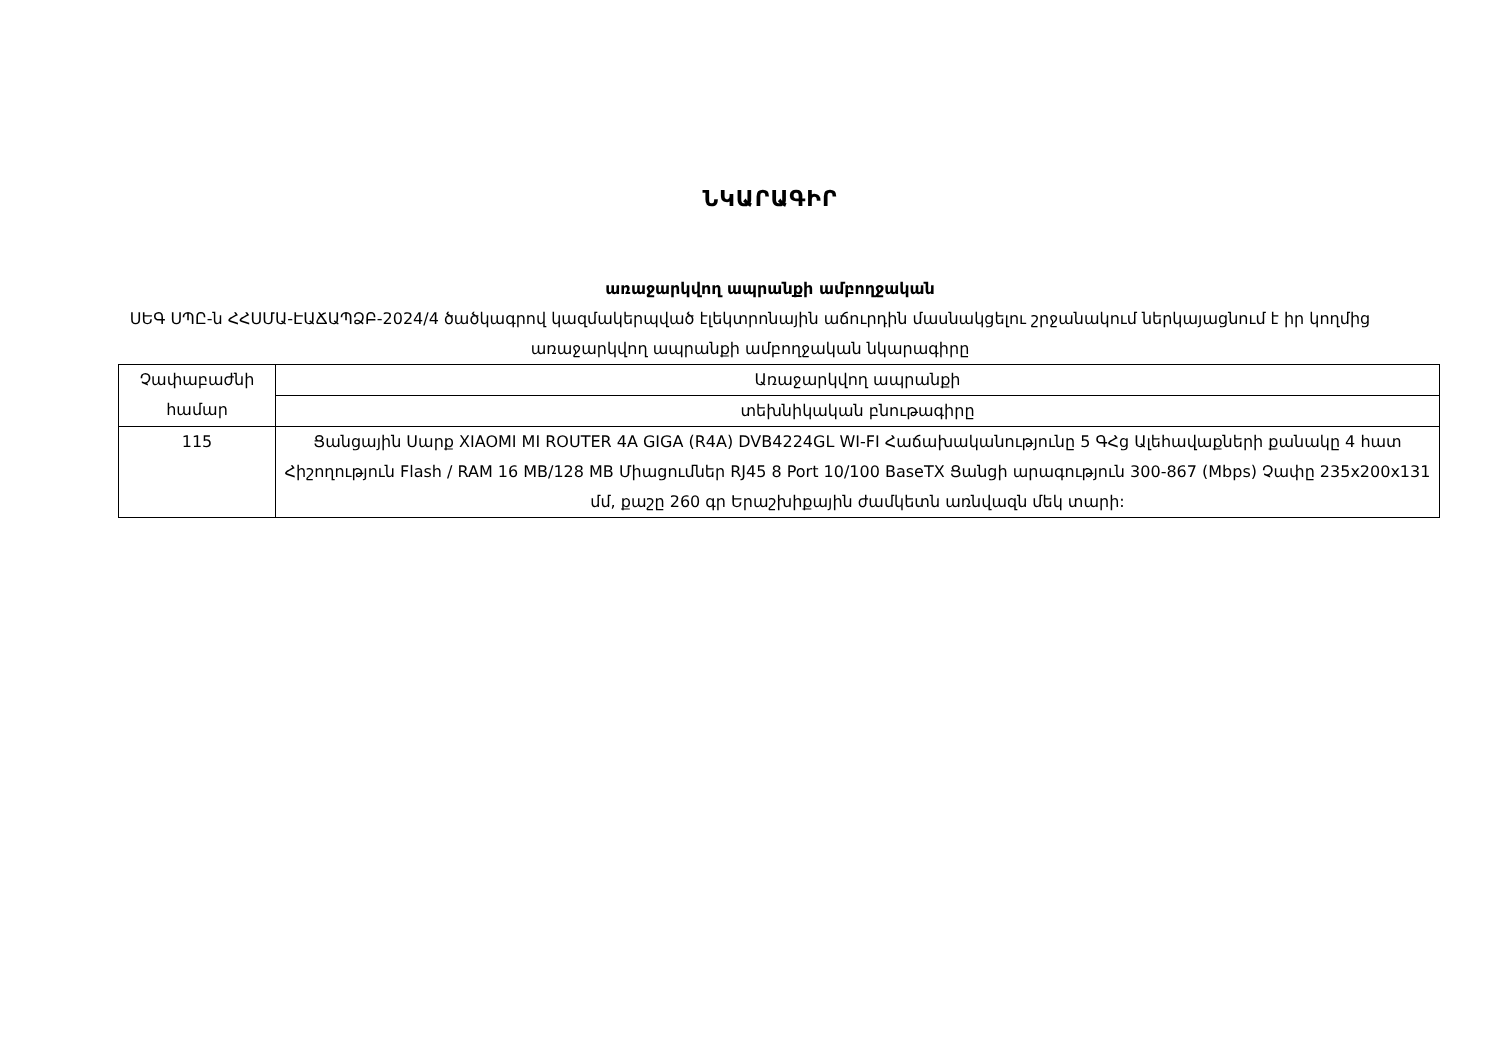ՆԿԱՐԱԳԻՐ
առաջարկվող ապրանքի ամբողջական
ՍԵԳ ՍՊԸ-ն ՀՀՍՄԱ-ԷԱՃԱՊՁԲ-2024/4 ծածկագրով կազմակերպված էլեկտրոնային աճուրդին մասնակցելու շրջանակում ներկայացնում է իր կողմից առաջարկվող ապրանքի ամբողջական նկարագիրը
| Չափաբաժնի համար | Առաջարկվող ապրանքի |
| | տեխնիկական բնութագիրը |
| 115 | Ցանցային Սարք XIAOMI MI ROUTER 4A GIGA (R4A) DVB4224GL WI-FI Հաճախականությունը 5 ԳՀց Ալեհավաքների քանակը 4 հատ Հիշողություն Flash / RAM 16 MB/128 MB Միացումներ RJ45 8 Port 10/100 BaseTX Ցանցի արագություն 300-867 (Mbps) Չափը 235x200x131 մմ, քաշը 260 գր Երաշխիքային ժամկետն առնվազն մեկ տարի: |